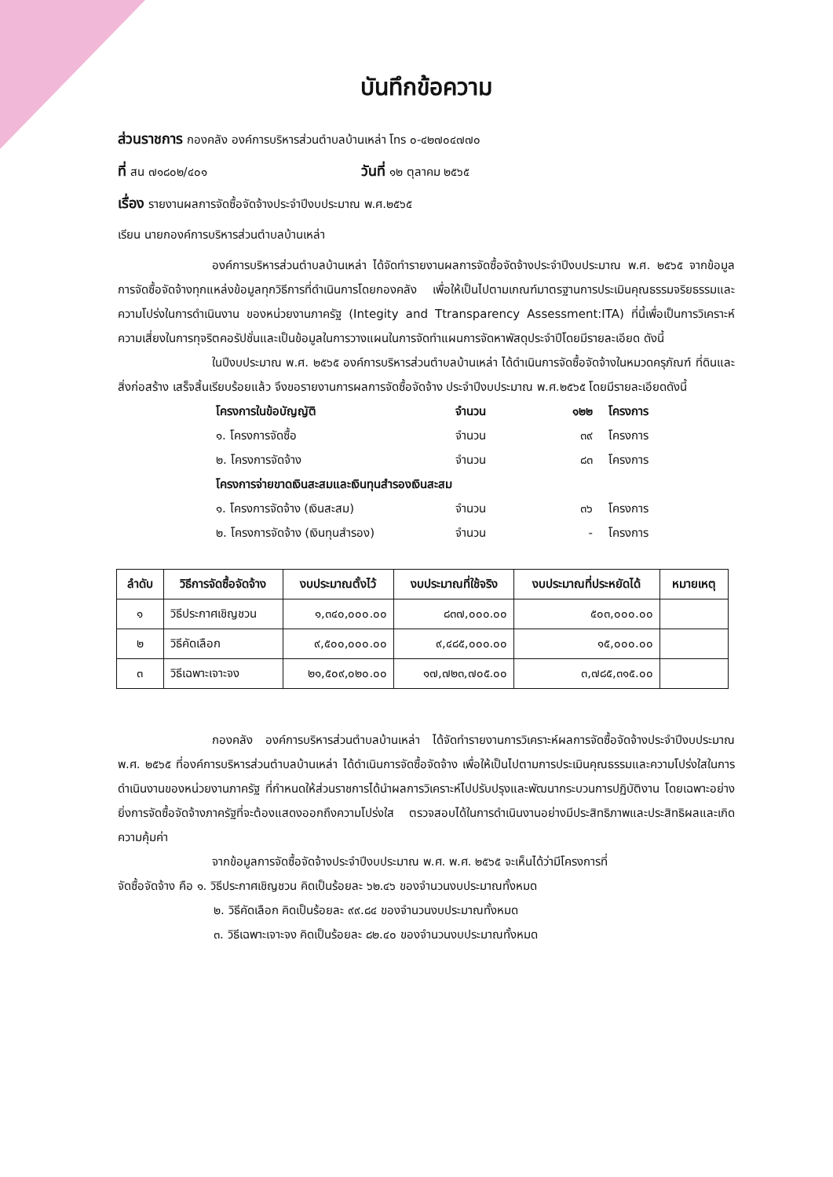บันทึกข้อความ
ส่วนราชการ กองคลัง องค์การบริหารส่วนตำบลบ้านเหล่า โทร ๐-๔๒๗๐๔๗๗๐
ที่ สน ๗๑๘๐๒/๔๐๑ วันที่ ๑๒ ตุลาคม ๒๕๖๕
เรื่อง รายงานผลการจัดซื้อจัดจ้างประจำปีงบประมาณ พ.ศ.๒๕๖๕
เรียน นายกองค์การบริหารส่วนตำบลบ้านเหล่า
องค์การบริหารส่วนตำบลบ้านเหล่า ได้จัดทำรายงานผลการจัดซื้อจัดจ้างประจำปีงบประมาณ พ.ศ. ๒๕๖๕ จากข้อมูลการจัดซื้อจัดจ้างทุกแหล่งข้อมูลทุกวิธีการที่ดำเนินการโดยกองคลัง เพื่อให้เป็นไปตามเกณฑ์มาตรฐานการประเมินคุณธรรมจริยธรรมและความโปร่งในการดำเนินงาน ของหน่วยงานภาครัฐ (Integity and Ttransparency Assessment:ITA) ที่นี้เพื่อเป็นการวิเคราะห์ความเสี่ยงในการทุจริตคอรัปชั่นและเป็นข้อมูลในการวางแผนในการจัดทำแผนการจัดหาพัสดุประจำปีโดยมีรายละเอียด ดังนี้
ในปีงบประมาณ พ.ศ. ๒๕๖๕ องค์การบริหารส่วนตำบลบ้านเหล่า ได้ดำเนินการจัดซื้อจัดจ้างในหมวดครุภัณฑ์ ที่ดินและสิ่งก่อสร้าง เสร็จสิ้นเรียบร้อยแล้ว จึงขอรายงานการผลการจัดซื้อจัดจ้าง ประจำปีงบประมาณ พ.ศ.๒๕๖๕ โดยมีรายละเอียดดังนี้
โครงการในข้อบัญญัติ จำนวน ๑๒๒ โครงการ
๑. โครงการจัดซื้อ จำนวน ๓๙ โครงการ
๒. โครงการจัดจ้าง จำนวน ๘๓ โครงการ
โครงการจ่ายขาดเงินสะสมและเงินทุนสำรองเงินสะสม
๑. โครงการจัดจ้าง (เงินสะสม) จำนวน ๓๖ โครงการ
๒. โครงการจัดจ้าง (เงินทุนสำรอง) จำนวน - โครงการ
| ลำดับ | วิธีการจัดซื้อจัดจ้าง | งบประมาณตั้งไว้ | งบประมาณที่ใช้จริง | งบประมาณที่ประหยัดได้ | หมายเหตุ |
| --- | --- | --- | --- | --- | --- |
| ๑ | วิธีประกาศเชิญชวน | ๑,๓๔๐,๐๐๐.๐๐ | ๘๓๗,๐๐๐.๐๐ | ๕๐๓,๐๐๐.๐๐ | |
| ๒ | วิธีคัดเลือก | ๙,๕๐๐,๐๐๐.๐๐ | ๙,๔๘๕,๐๐๐.๐๐ | ๑๕,๐๐๐.๐๐ | |
| ๓ | วิธีเฉพาะเจาะจง | ๒๑,๕๐๙,๐๒๐.๐๐ | ๑๗,๗๒๓,๗๐๕.๐๐ | ๓,๗๘๕,๓๑๕.๐๐ | |
กองคลัง องค์การบริหารส่วนตำบลบ้านเหล่า ได้จัดทำรายงานการวิเคราะห์ผลการจัดซื้อจัดจ้างประจำปีงบประมาณ พ.ศ. ๒๕๖๕ ที่องค์การบริหารส่วนตำบลบ้านเหล่า ได้ดำเนินการจัดซื้อจัดจ้าง เพื่อให้เป็นไปตามการประเมินคุณธรรมและความโปร่งใสในการดำเนินงานของหน่วยงานภาครัฐ ที่กำหนดให้ส่วนราชการได้นำผลการวิเคราะห์ไปปรับปรุงและพัฒนากระบวนการปฏิบัติงาน โดยเฉพาะอย่างยิ่งการจัดซื้อจัดจ้างภาครัฐที่จะต้องแสดงออกถึงความโปร่งใส ตรวจสอบได้ในการดำเนินงานอย่างมีประสิทธิภาพและประสิทธิผลและเกิดความคุ้มค่า
จากข้อมูลการจัดซื้อจัดจ้างประจำปีงบประมาณ พ.ศ. พ.ศ. ๒๕๖๕ จะเห็นได้ว่ามีโครงการที่
จัดซื้อจัดจ้าง คือ ๑. วิธีประกาศเชิญชวน คิดเป็นร้อยละ ๖๒.๔๖ ของจำนวนงบประมาณทั้งหมด
๒. วิธีคัดเลือก คิดเป็นร้อยละ ๙๙.๘๔ ของจำนวนงบประมาณทั้งหมด
๓. วิธีเฉพาะเจาะจง คิดเป็นร้อยละ ๘๒.๔๐ ของจำนวนงบประมาณทั้งหมด